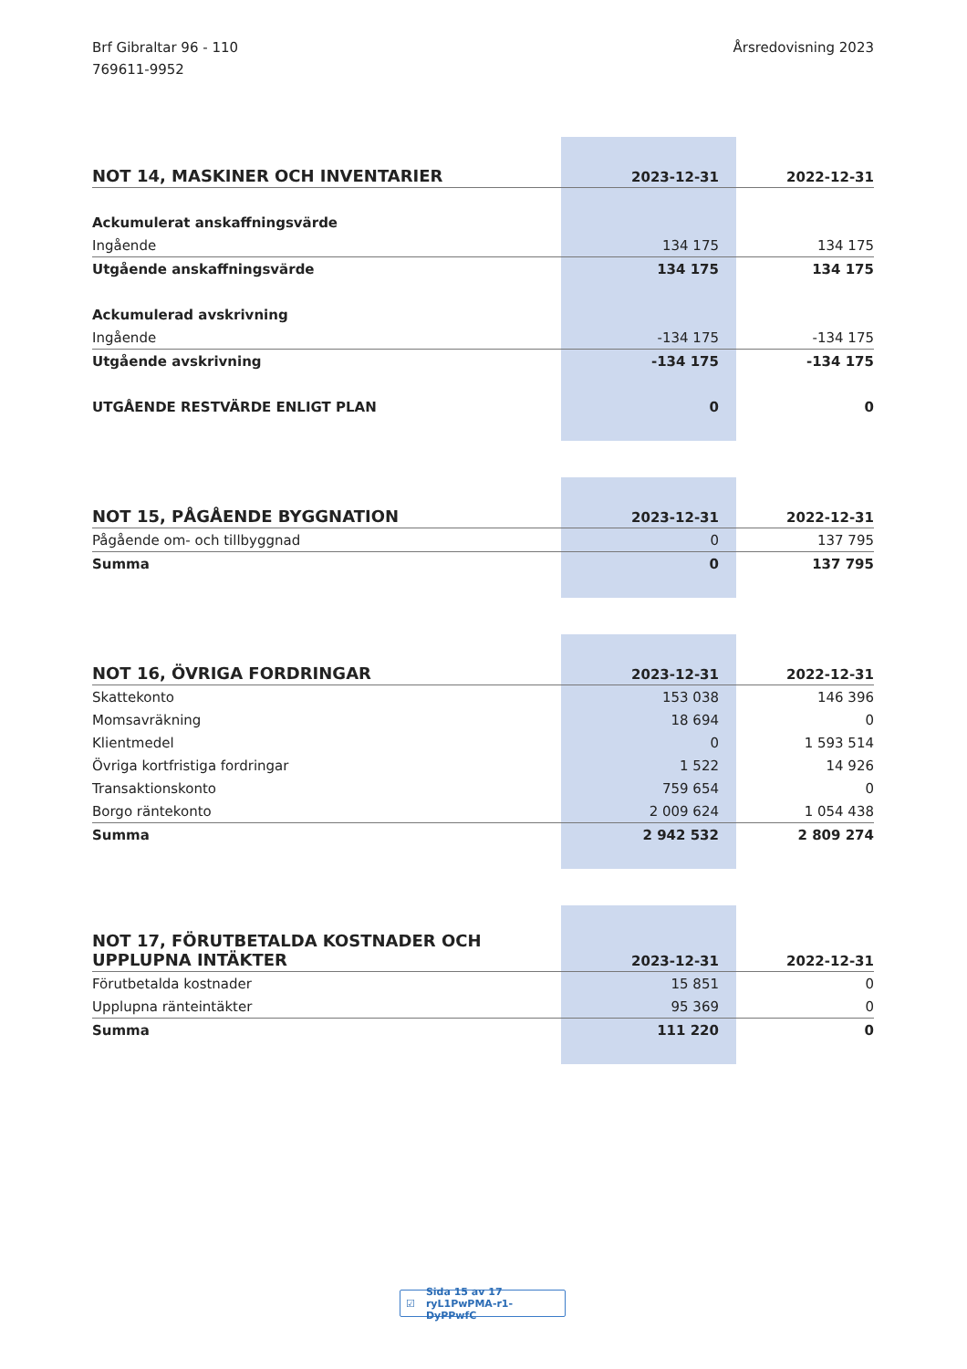Brf Gibraltar 96 - 110
769611-9952
Årsredovisning 2023
| NOT 14, MASKINER OCH INVENTARIER | 2023-12-31 | 2022-12-31 |
| --- | --- | --- |
| Ackumulerat anskaffningsvärde | | |
| Ingående | 134 175 | 134 175 |
| Utgående anskaffningsvärde | 134 175 | 134 175 |
| Ackumulerad avskrivning | | |
| Ingående | -134 175 | -134 175 |
| Utgående avskrivning | -134 175 | -134 175 |
| UTGÅENDE RESTVÄRDE ENLIGT PLAN | 0 | 0 |
| NOT 15, PÅGÅENDE BYGGNATION | 2023-12-31 | 2022-12-31 |
| --- | --- | --- |
| Pågående om- och tillbyggnad | 0 | 137 795 |
| Summa | 0 | 137 795 |
| NOT 16, ÖVRIGA FORDRINGAR | 2023-12-31 | 2022-12-31 |
| --- | --- | --- |
| Skattekonto | 153 038 | 146 396 |
| Momsavräkning | 18 694 | 0 |
| Klientmedel | 0 | 1 593 514 |
| Övriga kortfristiga fordringar | 1 522 | 14 926 |
| Transaktionskonto | 759 654 | 0 |
| Borgo räntekonto | 2 009 624 | 1 054 438 |
| Summa | 2 942 532 | 2 809 274 |
| NOT 17, FÖRUTBETALDA KOSTNADER OCH UPPLUPNA INTÄKTER | 2023-12-31 | 2022-12-31 |
| --- | --- | --- |
| Förutbetalda kostnader | 15 851 | 0 |
| Upplupna ränteintäkter | 95 369 | 0 |
| Summa | 111 220 | 0 |
☑ Sida 15 av 17 ryL1PwPMA-r1-DyPPwfC